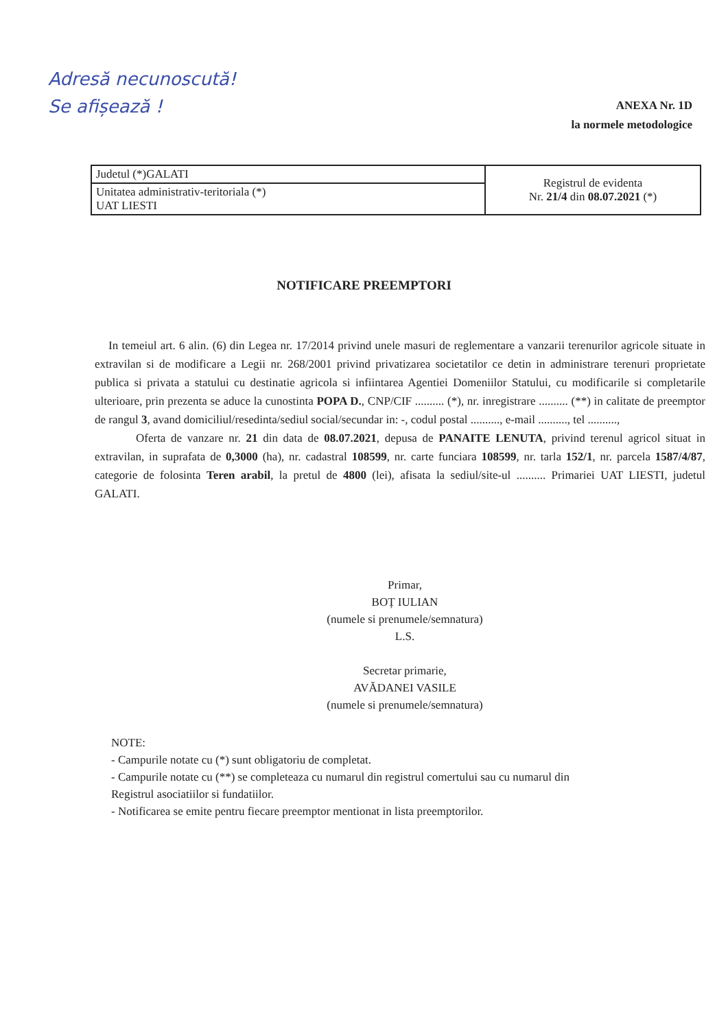Adresă necunoscută!
Se afișează !
ANEXA Nr. 1D
la normele metodologice
| Judetul (*)GALATI | Registrul de evidenta Nr. 21/4 din 08.07.2021 (*) |
| Unitatea administrativ-teritoriala (*) UAT LIESTI | |
NOTIFICARE PREEMPTORI
In temeiul art. 6 alin. (6) din Legea nr. 17/2014 privind unele masuri de reglementare a vanzarii terenurilor agricole situate in extravilan si de modificare a Legii nr. 268/2001 privind privatizarea societatilor ce detin in administrare terenuri proprietate publica si privata a statului cu destinatie agricola si infiintarea Agentiei Domeniilor Statului, cu modificarile si completarile ulterioare, prin prezenta se aduce la cunostinta POPA D., CNP/CIF .......... (*), nr. inregistrare .......... (**) in calitate de preemptor de rangul 3, avand domiciliul/resedinta/sediul social/secundar in: -, codul postal .........., e-mail .........., tel ..........,
Oferta de vanzare nr. 21 din data de 08.07.2021, depusa de PANAITE LENUTA, privind terenul agricol situat in extravilan, in suprafata de 0,3000 (ha), nr. cadastral 108599, nr. carte funciara 108599, nr. tarla 152/1, nr. parcela 1587/4/87, categorie de folosinta Teren arabil, la pretul de 4800 (lei), afisata la sediul/site-ul .......... Primariei UAT LIESTI, judetul GALATI.
Primar,
BOȚ IULIAN
(numele si prenumele/semnatura)
L.S.
Secretar primarie,
AVĂDANEI VASILE
(numele si prenumele/semnatura)
NOTE:
- Campurile notate cu (*) sunt obligatoriu de completat.
- Campurile notate cu (**) se completeaza cu numarul din registrul comertului sau cu numarul din
Registrul asociatiilor si fundatiilor.
- Notificarea se emite pentru fiecare preemptor mentionat in lista preemptorilor.